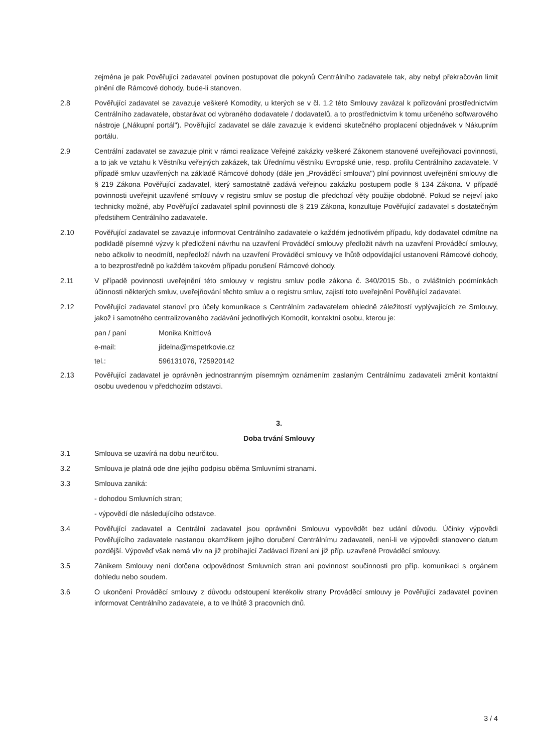zejména je pak Pověřující zadavatel povinen postupovat dle pokynů Centrálního zadavatele tak, aby nebyl překračován limit plnění dle Rámcové dohody, bude-li stanoven.
2.8 Pověřující zadavatel se zavazuje veškeré Komodity, u kterých se v čl. 1.2 této Smlouvy zavázal k pořizování prostřednictvím Centrálního zadavatele, obstarávat od vybraného dodavatele / dodavatelů, a to prostřednictvím k tomu určeného softwarového nástroje („Nákupní portál"). Pověřující zadavatel se dále zavazuje k evidenci skutečného proplacení objednávek v Nákupním portálu.
2.9 Centrální zadavatel se zavazuje plnit v rámci realizace Veřejné zakázky veškeré Zákonem stanovené uveřejňovací povinnosti, a to jak ve vztahu k Věstníku veřejných zakázek, tak Úřednímu věstníku Evropské unie, resp. profilu Centrálního zadavatele. V případě smluv uzavřených na základě Rámcové dohody (dále jen „Prováděcí smlouva") plní povinnost uveřejnění smlouvy dle § 219 Zákona Pověřující zadavatel, který samostatně zadává veřejnou zakázku postupem podle § 134 Zákona. V případě povinnosti uveřejnit uzavřené smlouvy v registru smluv se postup dle předchozí věty použije obdobně. Pokud se nejeví jako technicky možné, aby Pověřující zadavatel splnil povinnosti dle § 219 Zákona, konzultuje Pověřující zadavatel s dostatečným předstihem Centrálního zadavatele.
2.10 Pověřující zadavatel se zavazuje informovat Centrálního zadavatele o každém jednotlivém případu, kdy dodavatel odmítne na podkladě písemné výzvy k předložení návrhu na uzavření Prováděcí smlouvy předložit návrh na uzavření Prováděcí smlouvy, nebo ačkoliv to neodmítl, nepředloží návrh na uzavření Prováděcí smlouvy ve lhůtě odpovídající ustanovení Rámcové dohody, a to bezprostředně po každém takovém případu porušení Rámcové dohody.
2.11 V případě povinnosti uveřejnění této smlouvy v registru smluv podle zákona č. 340/2015 Sb., o zvláštních podmínkách účinnosti některých smluv, uveřejňování těchto smluv a o registru smluv, zajistí toto uveřejnění Pověřující zadavatel.
2.12 Pověřující zadavatel stanoví pro účely komunikace s Centrálním zadavatelem ohledně záležitostí vyplývajících ze Smlouvy, jakož i samotného centralizovaného zadávání jednotlivých Komodit, kontaktní osobu, kterou je:
pan / paní Monika Knittlová
e-mail: jídelna@mspetrkovie.cz
tel.: 596131076, 725920142
2.13 Pověřující zadavatel je oprávněn jednostranným písemným oznámením zaslaným Centrálnímu zadavateli změnit kontaktní osobu uvedenou v předchozím odstavci.
3.
Doba trvání Smlouvy
3.1 Smlouva se uzavírá na dobu neurčitou.
3.2 Smlouva je platná ode dne jejího podpisu oběma Smluvními stranami.
3.3 Smlouva zaniká:
- dohodou Smluvních stran;
- výpovědí dle následujícího odstavce.
3.4 Pověřující zadavatel a Centrální zadavatel jsou oprávněni Smlouvu vypovědět bez udání důvodu. Účinky výpovědi Pověřujícího zadavatele nastanou okamžikem jejího doručení Centrálnímu zadavateli, není-li ve výpovědi stanoveno datum pozdější. Výpověď však nemá vliv na již probíhající Zadávací řízení ani již příp. uzavřené Prováděcí smlouvy.
3.5 Zánikem Smlouvy není dotčena odpovědnost Smluvních stran ani povinnost součinnosti pro příp. komunikaci s orgánem dohledu nebo soudem.
3.6 O ukončení Prováděcí smlouvy z důvodu odstoupení kterékoliv strany Prováděcí smlouvy je Pověřující zadavatel povinen informovat Centrálního zadavatele, a to ve lhůtě 3 pracovních dnů.
3 / 4